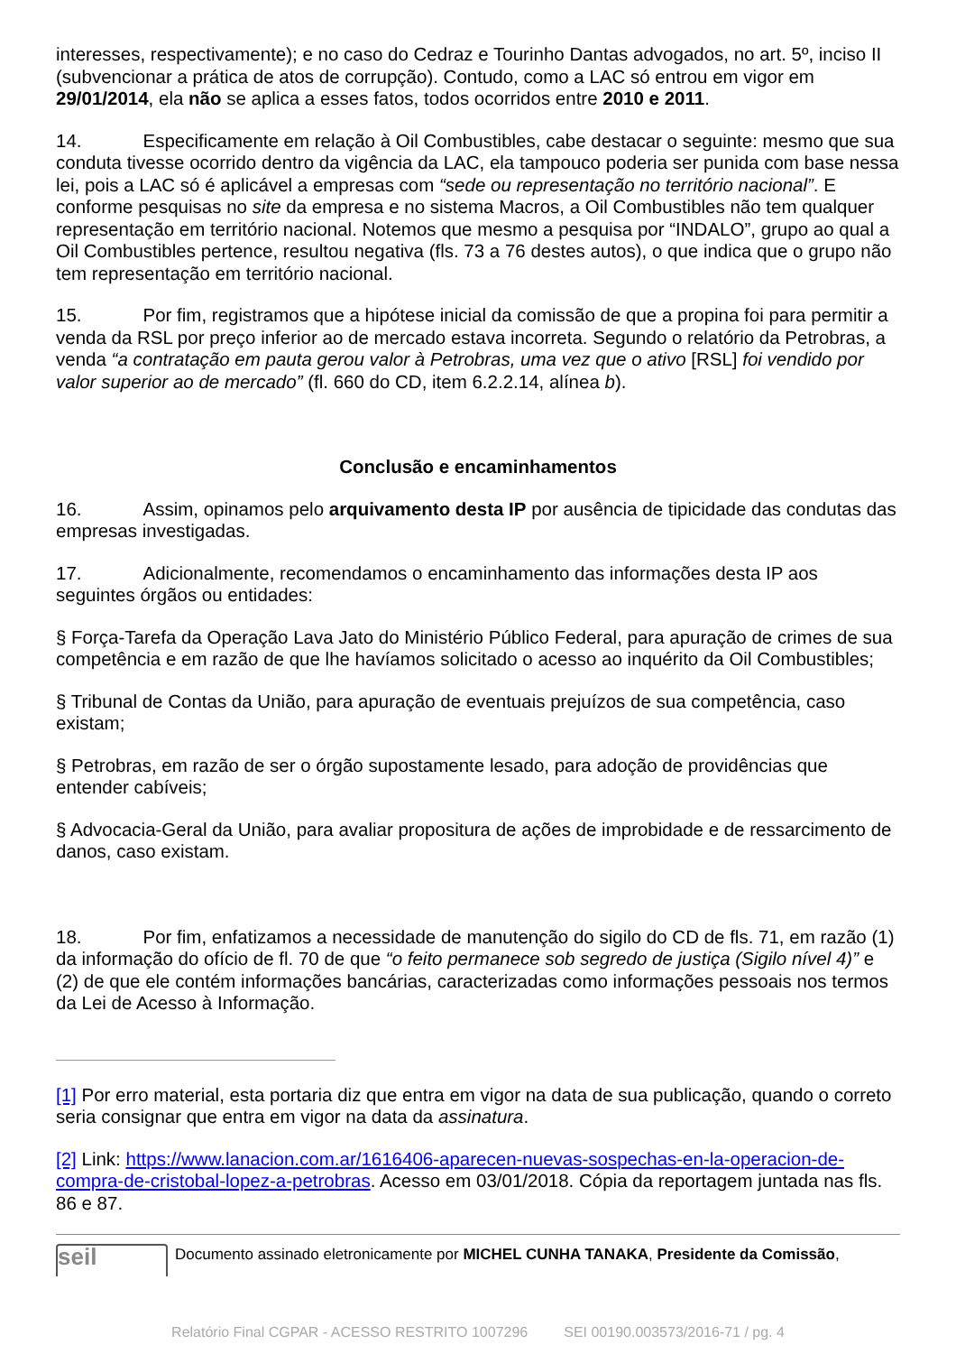interesses, respectivamente); e no caso do Cedraz e Tourinho Dantas advogados, no art. 5º, inciso II (subvencionar a prática de atos de corrupção). Contudo, como a LAC só entrou em vigor em 29/01/2014, ela não se aplica a esses fatos, todos ocorridos entre 2010 e 2011.
14. Especificamente em relação à Oil Combustibles, cabe destacar o seguinte: mesmo que sua conduta tivesse ocorrido dentro da vigência da LAC, ela tampouco poderia ser punida com base nessa lei, pois a LAC só é aplicável a empresas com “sede ou representação no território nacional”. E conforme pesquisas no site da empresa e no sistema Macros, a Oil Combustibles não tem qualquer representação em território nacional. Notemos que mesmo a pesquisa por “INDALO”, grupo ao qual a Oil Combustibles pertence, resultou negativa (fls. 73 a 76 destes autos), o que indica que o grupo não tem representação em território nacional.
15. Por fim, registramos que a hipótese inicial da comissão de que a propina foi para permitir a venda da RSL por preço inferior ao de mercado estava incorreta. Segundo o relatório da Petrobras, a venda “a contratação em pauta gerou valor à Petrobras, uma vez que o ativo [RSL] foi vendido por valor superior ao de mercado” (fl. 660 do CD, item 6.2.2.14, alínea b).
Conclusão e encaminhamentos
16. Assim, opinamos pelo arquivamento desta IP por ausência de tipicidade das condutas das empresas investigadas.
17. Adicionalmente, recomendamos o encaminhamento das informações desta IP aos seguintes órgãos ou entidades:
§ Força-Tarefa da Operação Lava Jato do Ministério Público Federal, para apuração de crimes de sua competência e em razão de que lhe havíamos solicitado o acesso ao inquérito da Oil Combustibles;
§ Tribunal de Contas da União, para apuração de eventuais prejuízos de sua competência, caso existam;
§ Petrobras, em razão de ser o órgão supostamente lesado, para adoção de providências que entender cabíveis;
§ Advocacia-Geral da União, para avaliar propositura de ações de improbidade e de ressarcimento de danos, caso existam.
18. Por fim, enfatizamos a necessidade de manutenção do sigilo do CD de fls. 71, em razão (1) da informação do ofício de fl. 70 de que “o feito permanece sob segredo de justiça (Sigilo nível 4)” e (2) de que ele contém informações bancárias, caracterizadas como informações pessoais nos termos da Lei de Acesso à Informação.
[1] Por erro material, esta portaria diz que entra em vigor na data de sua publicação, quando o correto seria consignar que entra em vigor na data da assinatura.
[2] Link: https://www.lanacion.com.ar/1616406-aparecen-nuevas-sospechas-en-la-operacion-de-compra-de-cristobal-lopez-a-petrobras. Acesso em 03/01/2018. Cópia da reportagem juntada nas fls. 86 e 87.
seil
Documento assinado eletronicamente por MICHEL CUNHA TANAKA, Presidente da Comissão,
Relatório Final CGPAR - ACESSO RESTRITO 1007296 SEI 00190.003573/2016-71 / pg. 4